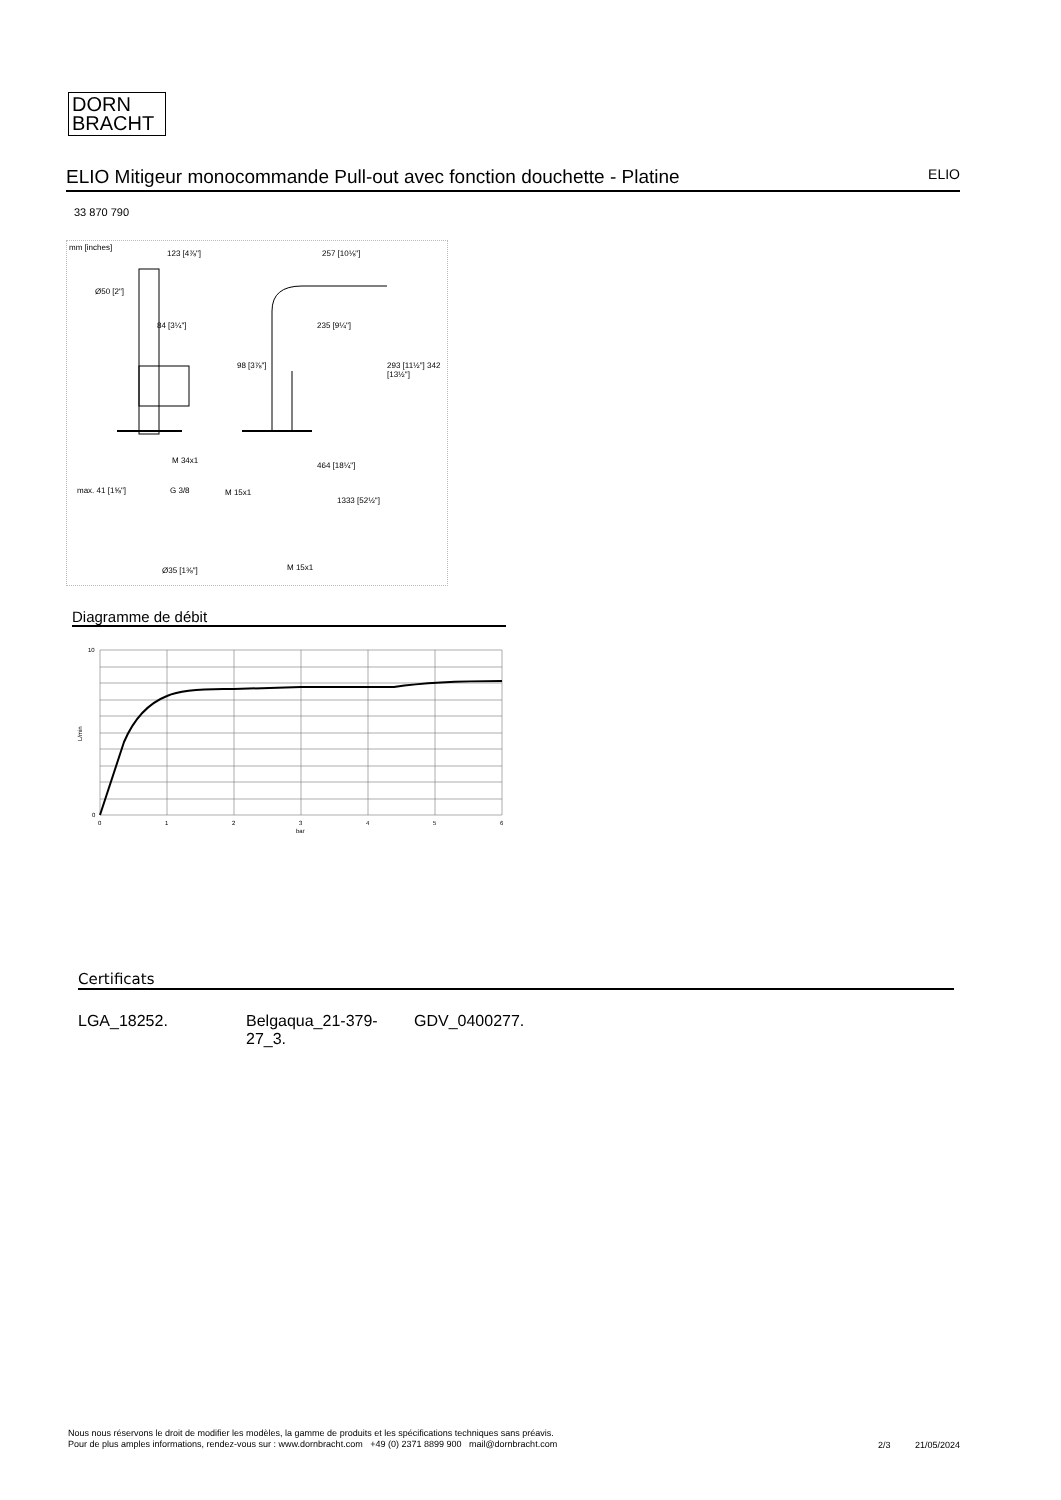DORN
BRACHT
ELIO Mitigeur monocommande Pull-out avec fonction douchette - Platine ELIO
33 870 790
mm [inches]
123 [4⅞"] 257 [10⅛"]
Ø50 [2"]
84 [3¼"] 235 [9¼"]
98 [3⅞"] 293 [11½"] 342 [13½"]
M 34x1
464 [18¼"]
max. 41 [1⅝"] G 3/8 M 15x1
1333 [52½"]
Ø35 [1⅜"] M 15x1
Diagramme de débit
10
0
L/min
0
1
2
3
4
5
6
bar
Certificats
LGA_18252. Belgaqua_21-379-
27_3.
GDV_0400277.
Nous nous réservons le droit de modifier les modèles, la gamme de produits et les spécifications techniques sans préavis.
Pour de plus amples informations, rendez-vous sur : www.dornbracht.com +49 (0) 2371 8899 900 mail@dornbracht.com
2/3 21/05/2024